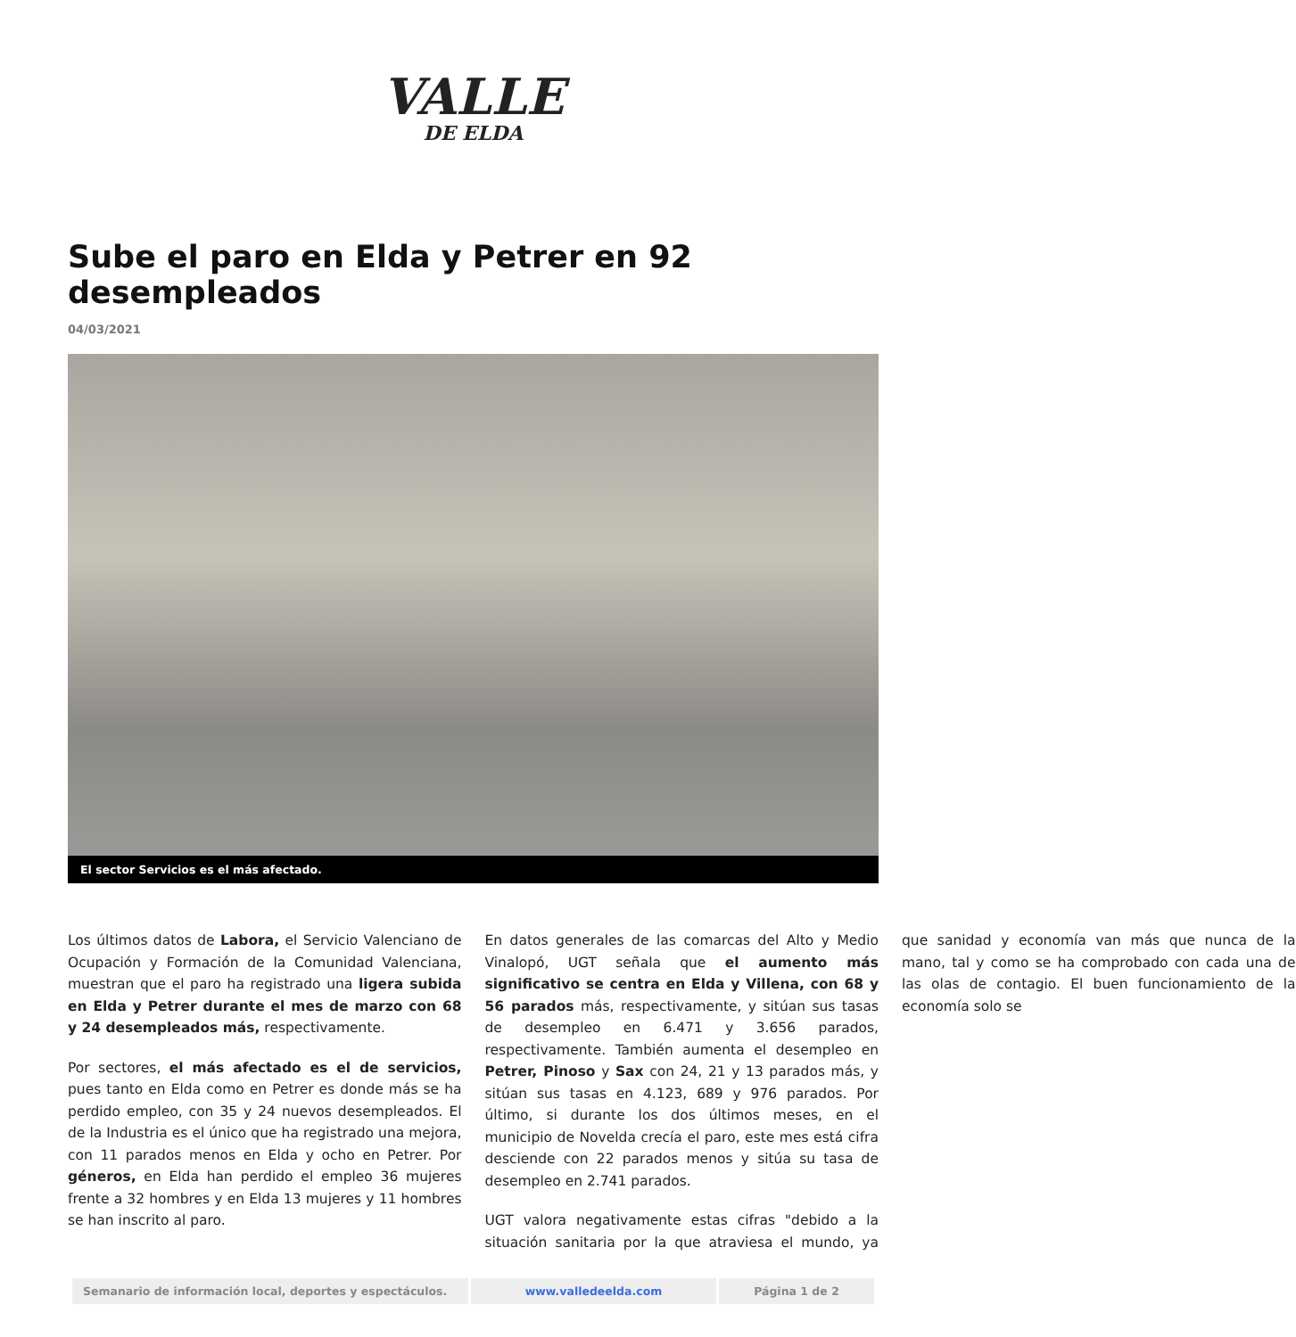VALLE
DE ELDA
Sube el paro en Elda y Petrer en 92 desempleados
04/03/2021
El sector Servicios es el más afectado.
Los últimos datos de Labora, el Servicio Valenciano de Ocupación y Formación de la Comunidad Valenciana, muestran que el paro ha registrado una ligera subida en Elda y Petrer durante el mes de marzo con 68 y 24 desempleados más, respectivamente.
Por sectores, el más afectado es el de servicios, pues tanto en Elda como en Petrer es donde más se ha perdido empleo, con 35 y 24 nuevos desempleados. El de la Industria es el único que ha registrado una mejora, con 11 parados menos en Elda y ocho en Petrer. Por géneros, en Elda han perdido el empleo 36 mujeres frente a 32 hombres y en Elda 13 mujeres y 11 hombres se han inscrito al paro.
En datos generales de las comarcas del Alto y Medio Vinalopó, UGT señala que el aumento más significativo se centra en Elda y Villena, con 68 y 56 parados más, respectivamente, y sitúan sus tasas de desempleo en 6.471 y 3.656 parados, respectivamente. También aumenta el desempleo en Petrer, Pinoso y Sax con 24, 21 y 13 parados más, y sitúan sus tasas en 4.123, 689 y 976 parados. Por último, si durante los dos últimos meses, en el municipio de Novelda crecía el paro, este mes está cifra desciende con 22 parados menos y sitúa su tasa de desempleo en 2.741 parados.
UGT valora negativamente estas cifras "debido a la situación sanitaria por la que atraviesa el mundo, ya que sanidad y economía van más que nunca de la mano, tal y como se ha comprobado con cada una de las olas de contagio. El buen funcionamiento de la economía solo se
| Semanario de información local, deportes y espectáculos. | www.valledeelda.com | Página 1 de 2 |